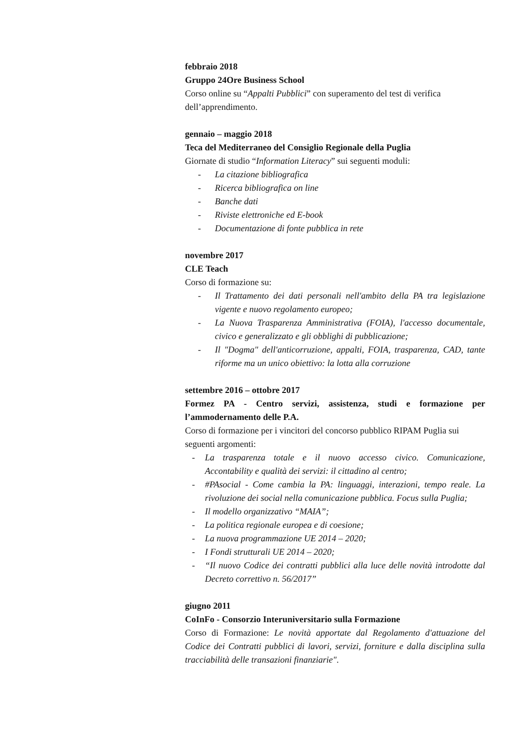febbraio 2018
Gruppo 24Ore Business School
Corso online su “Appalti Pubblici” con superamento del test di verifica dell’apprendimento.
gennaio – maggio 2018
Teca del Mediterraneo del Consiglio Regionale della Puglia
Giornate di studio “Information Literacy” sui seguenti moduli:
- La citazione bibliografica
- Ricerca bibliografica on line
- Banche dati
- Riviste elettroniche ed E-book
- Documentazione di fonte pubblica in rete
novembre 2017
CLE Teach
Corso di formazione su:
- Il Trattamento dei dati personali nell'ambito della PA tra legislazione vigente e nuovo regolamento europeo;
- La Nuova Trasparenza Amministrativa (FOIA), l'accesso documentale, civico e generalizzato e gli obblighi di pubblicazione;
- Il "Dogma" dell'anticorruzione, appalti, FOIA, trasparenza, CAD, tante riforme ma un unico obiettivo: la lotta alla corruzione
settembre 2016 – ottobre 2017
Formez PA - Centro servizi, assistenza, studi e formazione per l’ammodernamento delle P.A.
Corso di formazione per i vincitori del concorso pubblico RIPAM Puglia sui seguenti argomenti:
- La trasparenza totale e il nuovo accesso civico. Comunicazione, Accontability e qualità dei servizi: il cittadino al centro;
- #PAsocial - Come cambia la PA: linguaggi, interazioni, tempo reale. La rivoluzione dei social nella comunicazione pubblica. Focus sulla Puglia;
- Il modello organizzativo “MAIA”;
- La politica regionale europea e di coesione;
- La nuova programmazione UE 2014 – 2020;
- I Fondi strutturali UE 2014 – 2020;
- “Il nuovo Codice dei contratti pubblici alla luce delle novità introdotte dal Decreto correttivo n. 56/2017”
giugno 2011
CoInFo - Consorzio Interuniversitario sulla Formazione
Corso di Formazione: Le novità apportate dal Regolamento d'attuazione del Codice dei Contratti pubblici di lavori, servizi, forniture e dalla disciplina sulla tracciabilità delle transazioni finanziarie".